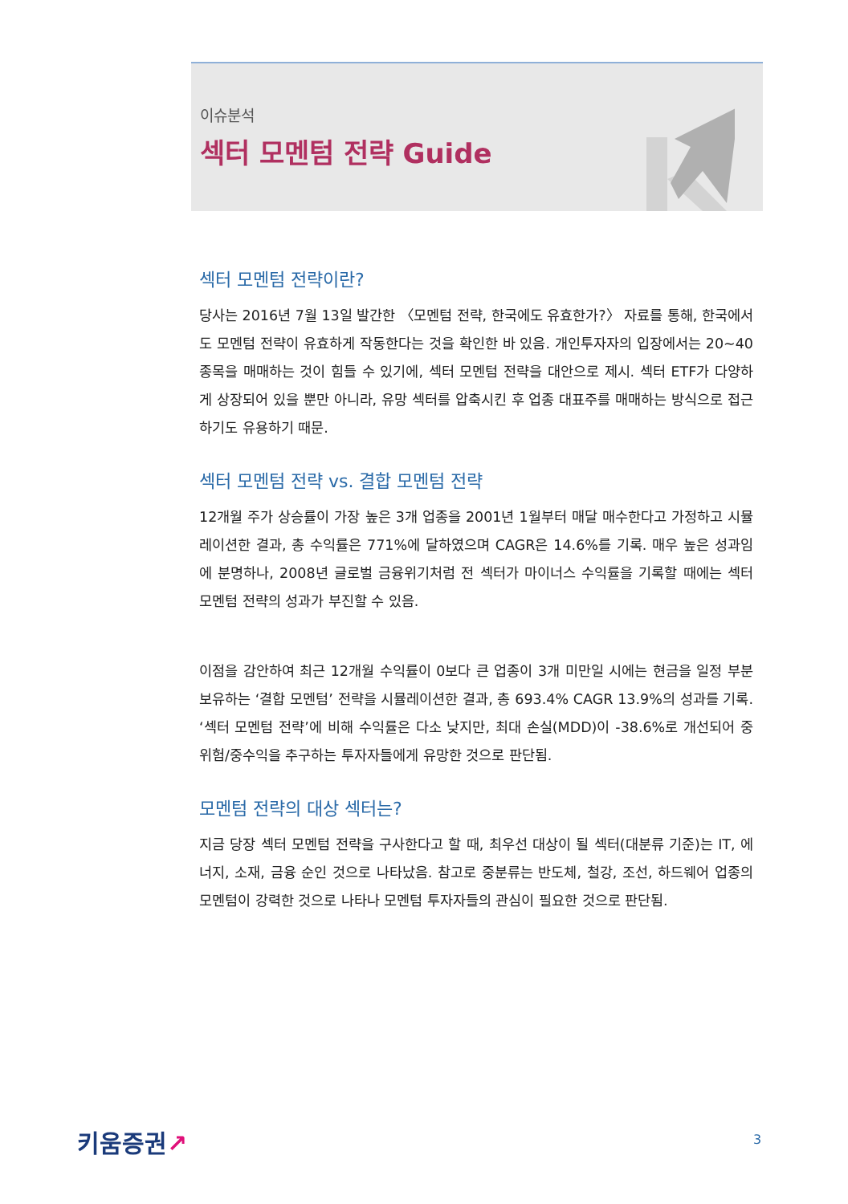이슈분석
섹터 모멘텀 전략 Guide
섹터 모멘텀 전략이란?
당사는 2016년 7월 13일 발간한 〈모멘텀 전략, 한국에도 유효한가?〉 자료를 통해, 한국에서도 모멘텀 전략이 유효하게 작동한다는 것을 확인한 바 있음. 개인투자자의 입장에서는 20~40종목을 매매하는 것이 힘들 수 있기에, 섹터 모멘텀 전략을 대안으로 제시. 섹터 ETF가 다양하게 상장되어 있을 뿐만 아니라, 유망 섹터를 압축시킨 후 업종 대표주를 매매하는 방식으로 접근하기도 유용하기 때문.
섹터 모멘텀 전략 vs. 결합 모멘텀 전략
12개월 주가 상승률이 가장 높은 3개 업종을 2001년 1월부터 매달 매수한다고 가정하고 시뮬레이션한 결과, 총 수익률은 771%에 달하였으며 CAGR은 14.6%를 기록. 매우 높은 성과임에 분명하나, 2008년 글로벌 금융위기처럼 전 섹터가 마이너스 수익률을 기록할 때에는 섹터 모멘텀 전략의 성과가 부진할 수 있음.
이점을 감안하여 최근 12개월 수익률이 0보다 큰 업종이 3개 미만일 시에는 현금을 일정 부분 보유하는 ‘결합 모멘텀’ 전략을 시뮬레이션한 결과, 총 693.4% CAGR 13.9%의 성과를 기록. ‘섹터 모멘텀 전략’에 비해 수익률은 다소 낮지만, 최대 손실(MDD)이 -38.6%로 개선되어 중위험/중수익을 추구하는 투자자들에게 유망한 것으로 판단됨.
모멘텀 전략의 대상 섹터는?
지금 당장 섹터 모멘텀 전략을 구사한다고 할 때, 최우선 대상이 될 섹터(대분류 기준)는 IT, 에너지, 소재, 금융 순인 것으로 나타났음. 참고로 중분류는 반도체, 철강, 조선, 하드웨어 업종의 모멘텀이 강력한 것으로 나타나 모멘텀 투자자들의 관심이 필요한 것으로 판단됨.
키움증권↗ 3